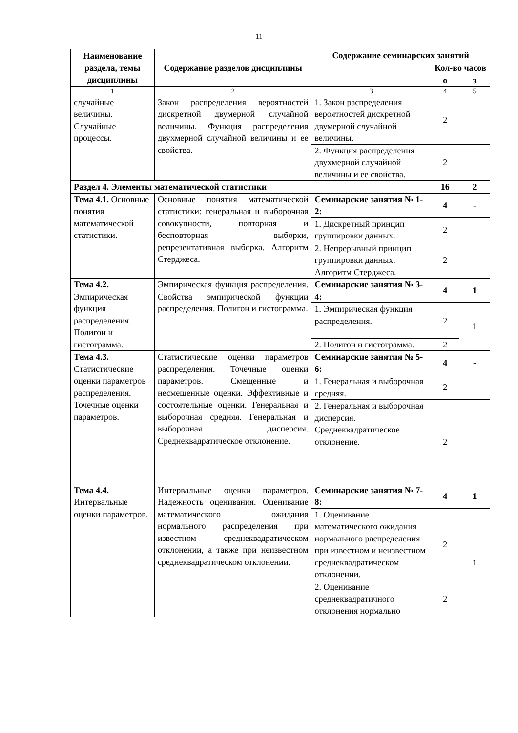11
| Наименование раздела, темы дисциплины | Содержание разделов дисциплины | Содержание семинарских занятий | | |
| --- | --- | --- | --- | --- |
| | | | Кол-во часов | |
| | | | о | з |
| 1 | 2 | 3 | 4 | 5 |
| случайные величины. Случайные процессы. | Закон распределения вероятностей дискретной двумерной случайной величины. Функция распределения двухмерной случайной величины и ее свойства. | 1. Закон распределения вероятностей дискретной двумерной случайной величины. | 2 | |
| | | 2. Функция распределения двухмерной случайной величины и ее свойства. | 2 | |
| Раздел 4. Элементы математической статистики | | | 16 | 2 |
| Тема 4.1. Основные понятия математической статистики. | Основные понятия математической статистики: генеральная и выборочная совокупности, повторная и бесповторная выборки, репрезентативная выборка. Алгоритм Стерджеса. | Семинарские занятия № 1-2: | 4 | - |
| | | 1. Дискретный принцип группировки данных. | 2 | |
| | | 2. Непрерывный принцип группировки данных. Алгоритм Стерджеса. | 2 | |
| Тема 4.2. Эмпирическая функция распределения. Полигон и гистограмма. | Эмпирическая функция распределения. Свойства эмпирической функции распределения. Полигон и гистограмма. | Семинарские занятия № 3-4: | 4 | 1 |
| | | 1. Эмпирическая функция распределения. | 2 | 1 |
| | | 2. Полигон и гистограмма. | 2 | |
| Тема 4.3. Статистические оценки параметров распределения. Точечные оценки параметров. | Статистические оценки параметров распределения. Точечные оценки параметров. Смещенные и несмещенные оценки. Эффективные и состоятельные оценки. Генеральная и выборочная средняя. Генеральная и выборочная дисперсия. Среднеквадратическое отклонение. | Семинарские занятия № 5-6: | 4 | - |
| | | 1. Генеральная и выборочная средняя. | 2 | |
| | | 2. Генеральная и выборочная дисперсия. Среднеквадратическое отклонение. | 2 | |
| Тема 4.4. Интервальные оценки параметров. | Интервальные оценки параметров. Надежность оценивания. Оценивание математического ожидания нормального распределения при известном среднеквадратическом отклонении, а также при неизвестном среднеквадратическом отклонении. | Семинарские занятия № 7-8: | 4 | 1 |
| | | 1. Оценивание математического ожидания нормального распределения при известном и неизвестном среднеквадратическом отклонении. | 2 | 1 |
| | | 2. Оценивание среднеквадратичного отклонения нормально | 2 | |